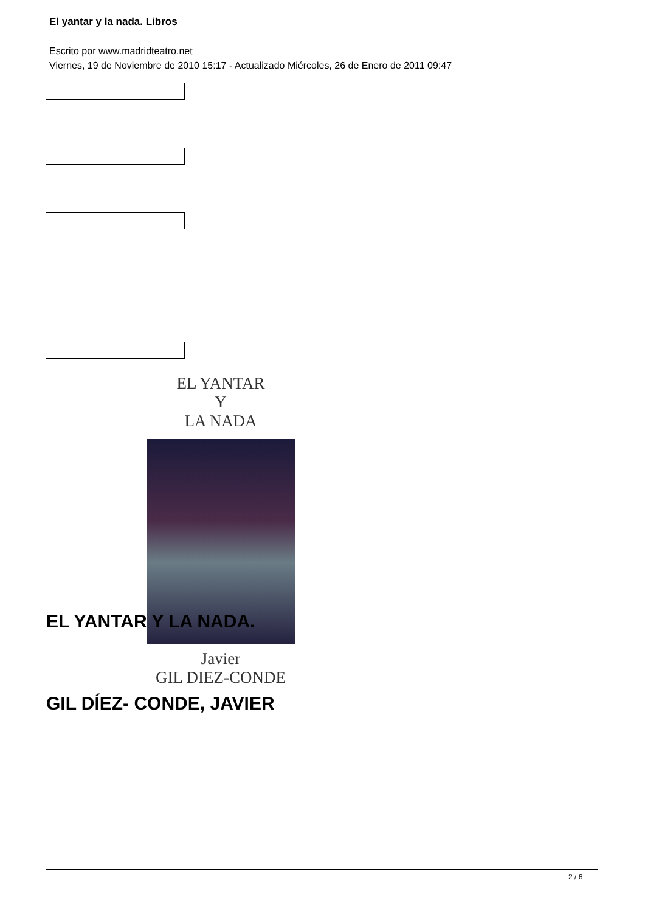El yantar y la nada. Libros
Escrito por www.madridteatro.net
Viernes, 19 de Noviembre de 2010 15:17 - Actualizado Miércoles, 26 de Enero de 2011 09:47
EL YANTAR
Y
LA NADA
Javier
GIL DIEZ-CONDE
EL YANTAR Y LA NADA.
GIL DÍEZ- CONDE, JAVIER
2 / 6